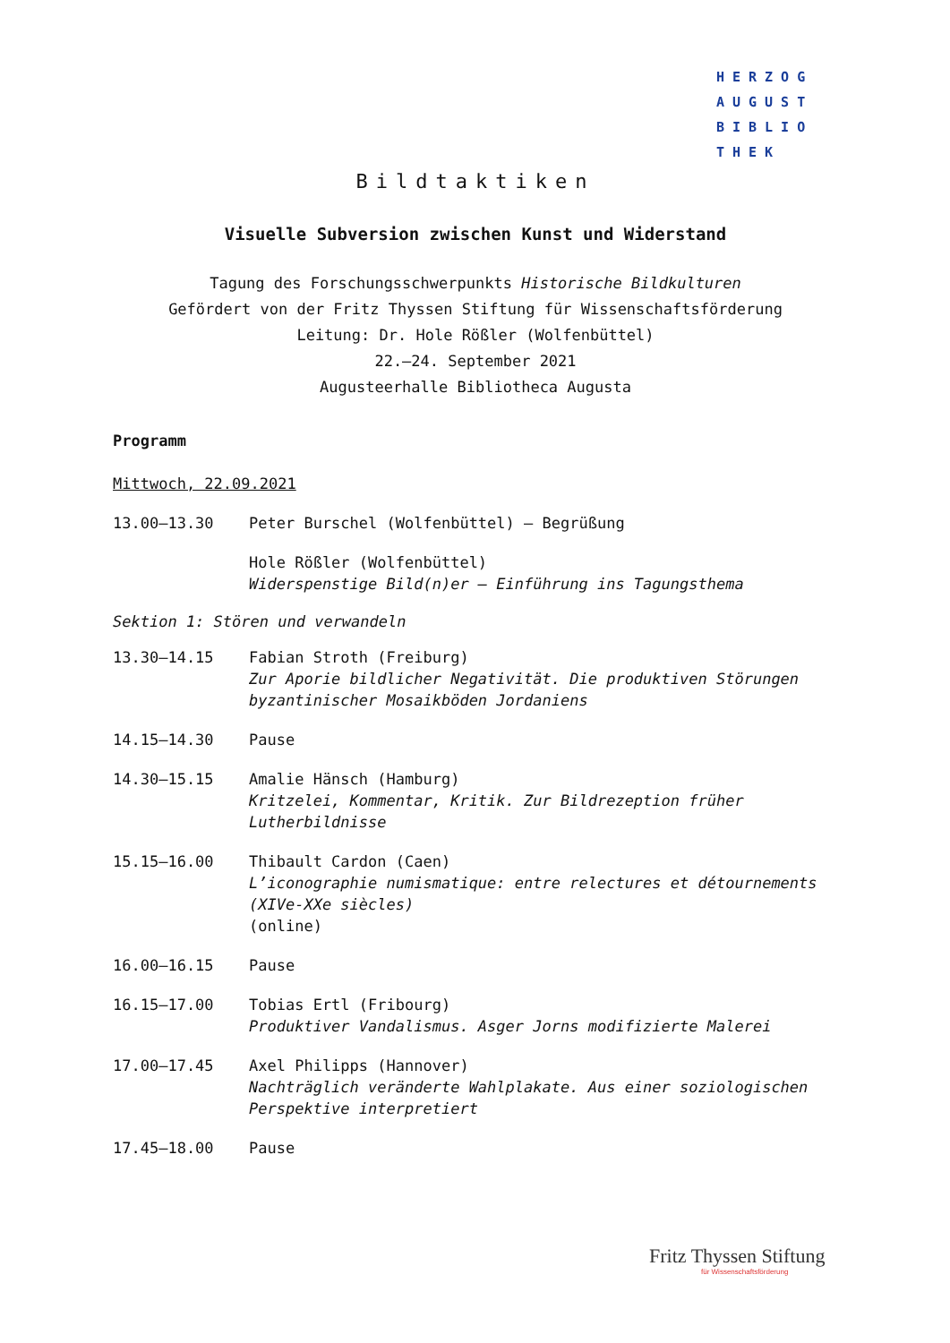HERZOG
AUGUST
BIBLIO
THEK
Bildtaktiken
Visuelle Subversion zwischen Kunst und Widerstand
Tagung des Forschungsschwerpunkts Historische Bildkulturen
Gefördert von der Fritz Thyssen Stiftung für Wissenschaftsförderung
Leitung: Dr. Hole Rößler (Wolfenbüttel)
22.–24. September 2021
Augusteerhalle Bibliotheca Augusta
Programm
Mittwoch, 22.09.2021
| 13.00–13.30 | Peter Burschel (Wolfenbüttel) – Begrüßung |
| | Hole Rößler (Wolfenbüttel) Widerspenstige Bild(n)er – Einführung ins Tagungsthema |
Sektion 1: Stören und verwandeln
| 13.30–14.15 | Fabian Stroth (Freiburg) Zur Aporie bildlicher Negativität. Die produktiven Störungen byzantinischer Mosaikböden Jordaniens |
| 14.15–14.30 | Pause |
| 14.30–15.15 | Amalie Hänsch (Hamburg) Kritzelei, Kommentar, Kritik. Zur Bildrezeption früher Lutherbildnisse |
| 15.15–16.00 | Thibault Cardon (Caen) L’iconographie numismatique: entre relectures et détournements (XIVe-XXe siècles) (online) |
| 16.00–16.15 | Pause |
| 16.15–17.00 | Tobias Ertl (Fribourg) Produktiver Vandalismus. Asger Jorns modifizierte Malerei |
| 17.00–17.45 | Axel Philipps (Hannover) Nachträglich veränderte Wahlplakate. Aus einer soziologischen Perspektive interpretiert |
| 17.45–18.00 | Pause |
Fritz Thyssen Stiftung
für Wissenschaftsförderung